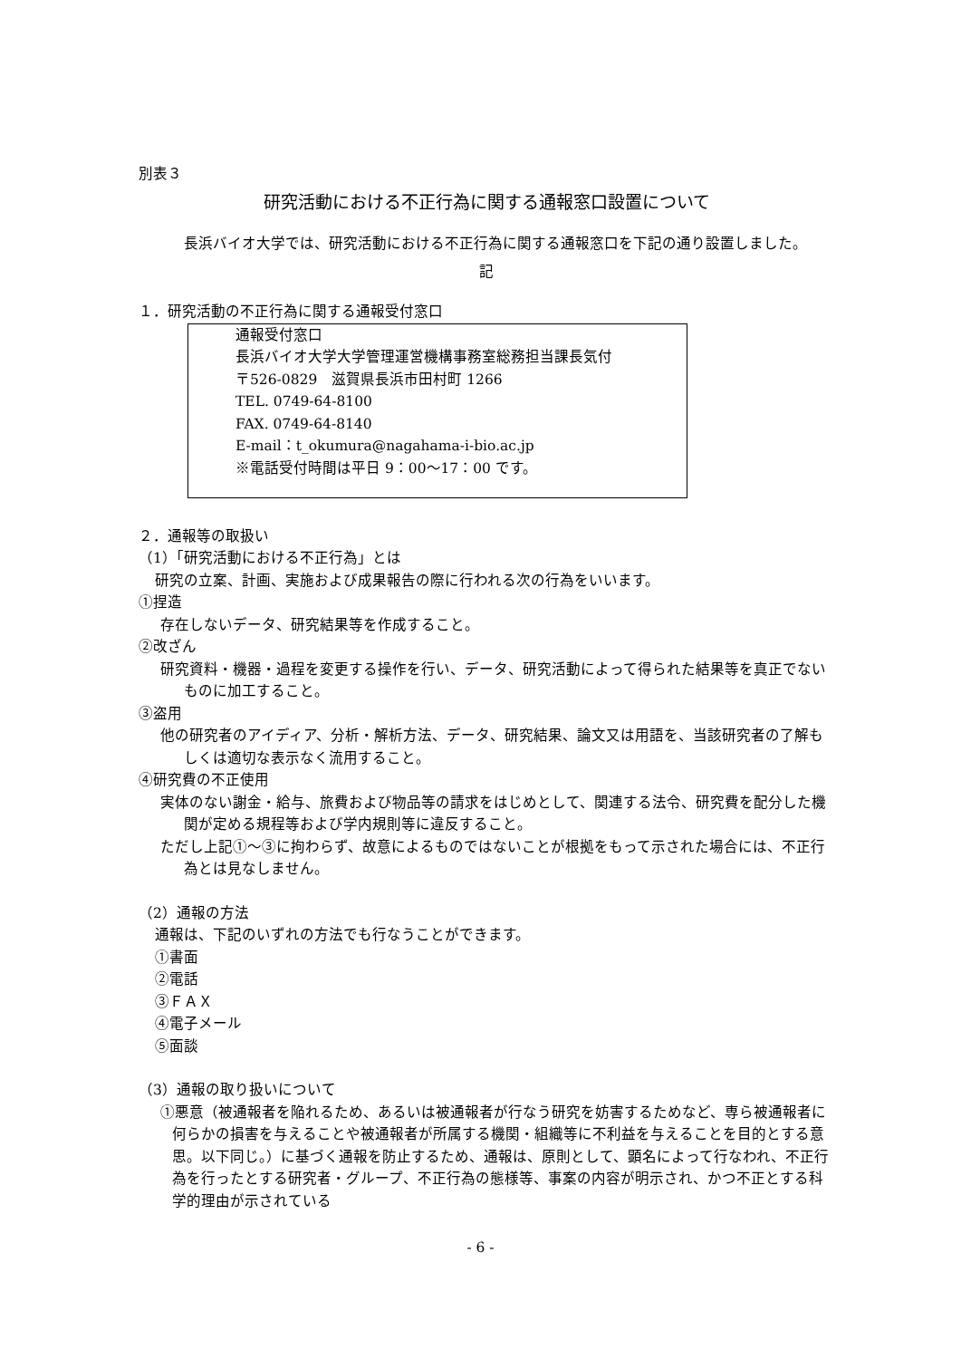別表３
研究活動における不正行為に関する通報窓口設置について
長浜バイオ大学では、研究活動における不正行為に関する通報窓口を下記の通り設置しました。
記
１．研究活動の不正行為に関する通報受付窓口
通報受付窓口
長浜バイオ大学大学管理運営機構事務室総務担当課長気付
〒526-0829　滋賀県長浜市田村町 1266
TEL. 0749-64-8100
FAX. 0749-64-8140
E-mail：t_okumura@nagahama-i-bio.ac.jp
※電話受付時間は平日 9：00～17：00 です。
２．通報等の取扱い
（1）「研究活動における不正行為」とは
研究の立案、計画、実施および成果報告の際に行われる次の行為をいいます。
①捏造
存在しないデータ、研究結果等を作成すること。
②改ざん
研究資料・機器・過程を変更する操作を行い、データ、研究活動によって得られた結果等を真正でないものに加工すること。
③盗用
他の研究者のアイディア、分析・解析方法、データ、研究結果、論文又は用語を、当該研究者の了解もしくは適切な表示なく流用すること。
④研究費の不正使用
実体のない謝金・給与、旅費および物品等の請求をはじめとして、関連する法令、研究費を配分した機関が定める規程等および学内規則等に違反すること。
ただし上記①～③に拘わらず、故意によるものではないことが根拠をもって示された場合には、不正行為とは見なしません。
（2）通報の方法
通報は、下記のいずれの方法でも行なうことができます。
①書面
②電話
③ＦＡＸ
④電子メール
⑤面談
（3）通報の取り扱いについて
①悪意（被通報者を陥れるため、あるいは被通報者が行なう研究を妨害するためなど、専ら被通報者に何らかの損害を与えることや被通報者が所属する機関・組織等に不利益を与えることを目的とする意思。以下同じ。）に基づく通報を防止するため、通報は、原則として、顕名によって行なわれ、不正行為を行ったとする研究者・グループ、不正行為の態様等、事案の内容が明示され、かつ不正とする科学的理由が示されている
- 6 -